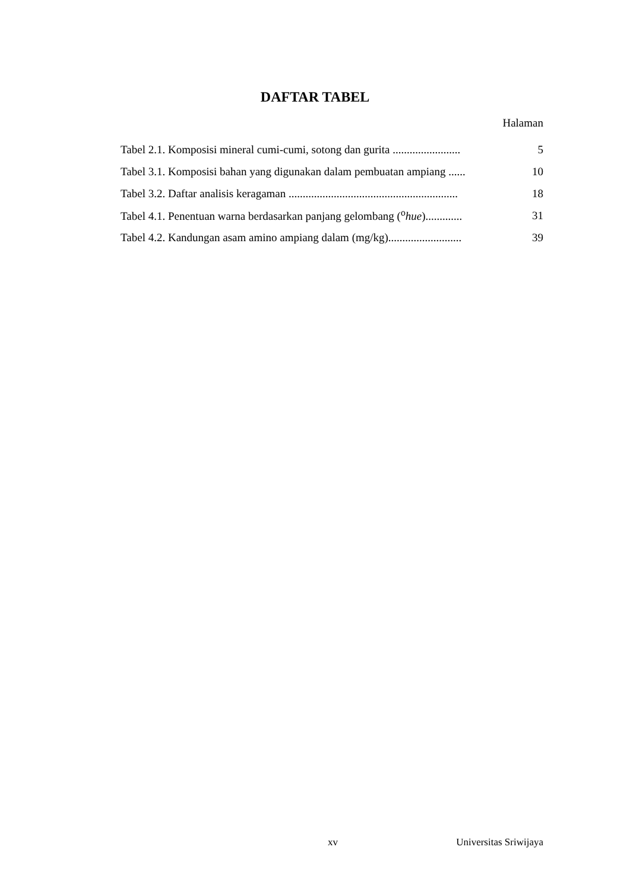DAFTAR TABEL
Halaman
Tabel 2.1. Komposisi mineral cumi-cumi, sotong dan gurita ........................ 5
Tabel 3.1. Komposisi bahan yang digunakan dalam pembuatan ampiang ...... 10
Tabel 3.2. Daftar analisis keragaman ............................................................ 18
Tabel 4.1. Penentuan warna berdasarkan panjang gelombang (<sup>o</sup>hue)............. 31
Tabel 4.2. Kandungan asam amino ampiang dalam (mg/kg).......................... 39
xv Universitas Sriwijaya